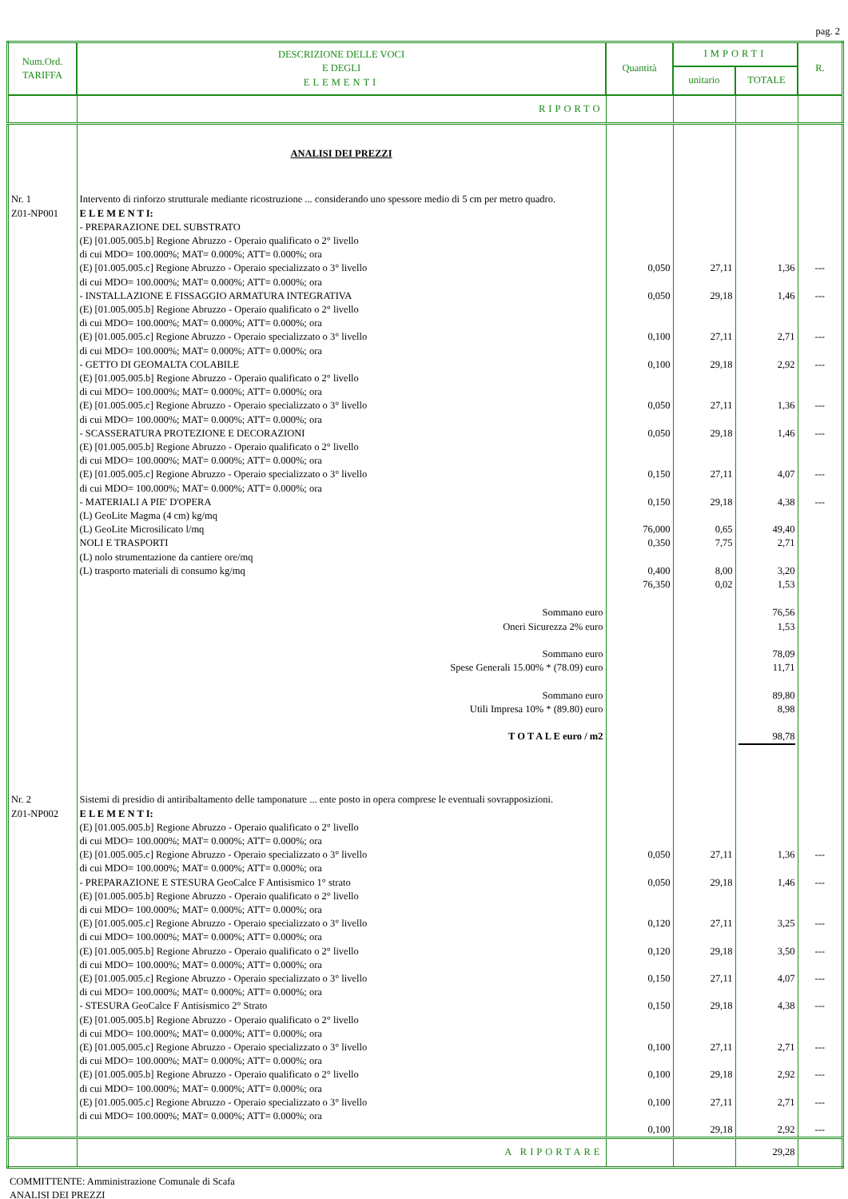pag. 2
| Num.Ord. TARIFFA | DESCRIZIONE DELLE VOCI E DEGLI ELEMENTI | Quantità | IMPORTI | | R. |
| --- | --- | --- | --- | --- | --- |
| | | | unitario | TOTALE | |
| | RIPORTO | | | | |
| | ANALISI DEI PREZZI | | | | |
| Nr. 1 Z01-NP001 | Intervento di rinforzo strutturale mediante ricostruzione ... considerando uno spessore medio di 5 cm per metro quadro. E L E M E N T I: - PREPARAZIONE DEL SUBSTRATO (E) [01.005.005.b] Regione Abruzzo - Operaio qualificato o 2° livello di cui MDO= 100.000%; MAT= 0.000%; ATT= 0.000%; ora (E) [01.005.005.c] Regione Abruzzo - Operaio specializzato o 3° livello di cui MDO= 100.000%; MAT= 0.000%; ATT= 0.000%; ora - INSTALLAZIONE E FISSAGGIO ARMATURA INTEGRATIVA (E) [01.005.005.b] Regione Abruzzo - Operaio qualificato o 2° livello di cui MDO= 100.000%; MAT= 0.000%; ATT= 0.000%; ora (E) [01.005.005.c] Regione Abruzzo - Operaio specializzato o 3° livello di cui MDO= 100.000%; MAT= 0.000%; ATT= 0.000%; ora - GETTO DI GEOMALTA COLABILE (E) [01.005.005.b] Regione Abruzzo - Operaio qualificato o 2° livello di cui MDO= 100.000%; MAT= 0.000%; ATT= 0.000%; ora (E) [01.005.005.c] Regione Abruzzo - Operaio specializzato o 3° livello di cui MDO= 100.000%; MAT= 0.000%; ATT= 0.000%; ora - SCASSERATURA PROTEZIONE E DECORAZIONI (E) [01.005.005.b] Regione Abruzzo - Operaio qualificato o 2° livello di cui MDO= 100.000%; MAT= 0.000%; ATT= 0.000%; ora (E) [01.005.005.c] Regione Abruzzo - Operaio specializzato o 3° livello di cui MDO= 100.000%; MAT= 0.000%; ATT= 0.000%; ora - MATERIALI A PIE' D'OPERA (L) GeoLite Magma (4 cm) kg/mq (L) GeoLite Microsilicato l/mq NOLI E TRASPORTI (L) nolo strumentazione da cantiere ore/mq (L) trasporto materiali di consumo kg/mq | 0,050 0,050 0,100 0,100 0,050 0,050 0,150 0,150 76,000 0,350 0,400 76,350 | 27,11 29,18 27,11 29,18 27,11 29,18 27,11 29,18 0,65 7,75 8,00 0,02 | 1,36 1,46 2,71 2,92 1,36 1,46 4,07 4,38 49,40 2,71 3,20 1,53 | --- --- --- --- --- --- --- --- |
| | Sommano euro Oneri Sicurezza 2% euro Sommano euro Spese Generali 15.00% * (78.09) euro Sommano euro Utili Impresa 10% * (89.80) euro T O T A L E euro / m2 | | | 76,56 1,53 78,09 11,71 89,80 8,98 98,78 | |
| Nr. 2 Z01-NP002 | Sistemi di presidio di antiribaltamento delle tamponature ... ente posto in opera comprese le eventuali sovrapposizioni. E L E M E N T I: (E) [01.005.005.b] Regione Abruzzo - Operaio qualificato o 2° livello di cui MDO= 100.000%; MAT= 0.000%; ATT= 0.000%; ora (E) [01.005.005.c] Regione Abruzzo - Operaio specializzato o 3° livello di cui MDO= 100.000%; MAT= 0.000%; ATT= 0.000%; ora - PREPARAZIONE E STESURA GeoCalce F Antisismico 1° strato (E) [01.005.005.b] Regione Abruzzo - Operaio qualificato o 2° livello di cui MDO= 100.000%; MAT= 0.000%; ATT= 0.000%; ora (E) [01.005.005.c] Regione Abruzzo - Operaio specializzato o 3° livello di cui MDO= 100.000%; MAT= 0.000%; ATT= 0.000%; ora (E) [01.005.005.b] Regione Abruzzo - Operaio qualificato o 2° livello di cui MDO= 100.000%; MAT= 0.000%; ATT= 0.000%; ora (E) [01.005.005.c] Regione Abruzzo - Operaio specializzato o 3° livello di cui MDO= 100.000%; MAT= 0.000%; ATT= 0.000%; ora - STESURA GeoCalce F Antisismico 2° Strato (E) [01.005.005.b] Regione Abruzzo - Operaio qualificato o 2° livello di cui MDO= 100.000%; MAT= 0.000%; ATT= 0.000%; ora (E) [01.005.005.c] Regione Abruzzo - Operaio specializzato o 3° livello di cui MDO= 100.000%; MAT= 0.000%; ATT= 0.000%; ora (E) [01.005.005.b] Regione Abruzzo - Operaio qualificato o 2° livello di cui MDO= 100.000%; MAT= 0.000%; ATT= 0.000%; ora (E) [01.005.005.c] Regione Abruzzo - Operaio specializzato o 3° livello di cui MDO= 100.000%; MAT= 0.000%; ATT= 0.000%; ora | 0,050 0,050 0,120 0,120 0,150 0,150 0,100 0,100 0,100 0,100 | 27,11 29,18 27,11 29,18 27,11 29,18 27,11 29,18 27,11 29,18 | 1,36 1,46 3,25 3,50 4,07 4,38 2,71 2,92 2,71 2,92 | --- --- --- --- --- --- --- --- --- --- |
| | A RIPORTARE | | | 29,28 | |
COMMITTENTE: Amministrazione Comunale di Scafa
ANALISI DEI PREZZI